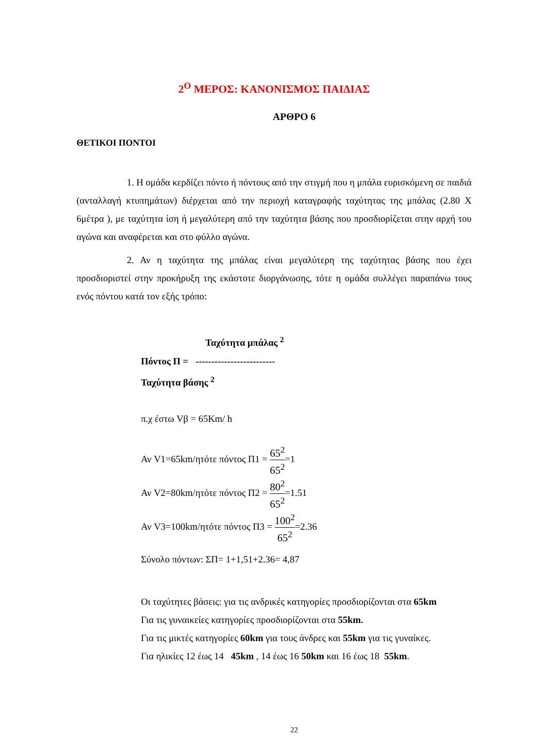2<sup>Ο</sup> ΜΕΡΟΣ: ΚΑΝΟΝΙΣΜΟΣ ΠΑΙΔΙΑΣ
ΑΡΘΡΟ 6
ΘΕΤΙΚΟΙ ΠΟΝΤΟΙ
1. Η ομάδα κερδίζει πόντο ή πόντους από την στιγμή που η μπάλα ευρισκόμενη σε παιδιά (ανταλλαγή κτυπημάτων) διέρχεται από την περιοχή καταγραφής ταχύτητας της μπάλας (2.80 Χ 6μέτρα ), με ταχύτητα ίση ή μεγαλύτερη από την ταχύτητα βάσης που προσδιορίζεται στην αρχή του αγώνα και αναφέρεται και στο φύλλο αγώνα.
2. Αν η ταχύτητα της μπάλας είναι μεγαλύτερη της ταχύτητας βάσης που έχει προσδιοριστεί στην προκήρυξη της εκάστοτε διοργάνωσης, τότε η ομάδα συλλέγει παραπάνω τους ενός πόντου κατά τον εξής τρόπο:
Ταχύτητα μπάλας <sup>2</sup>
Πόντος Π = -------------------------
Ταχύτητα βάσης <sup>2</sup>
π.χ έστω Vβ = 65Km/ h
Αν V1=65km/ητότε πόντος Π1 = 65<sup>2</sup> 65<sup>2</sup>=1
Αν V2=80km/ητότε πόντος Π2 = 80<sup>2</sup> 65<sup>2</sup>=1.51
Αν V3=100km/ητότε πόντος Π3 = 100<sup>2</sup> 65<sup>2</sup>=2.36
Σύνολο πόντων: ΣΠ= 1+1,51+2.36= 4,87
Οι ταχύτητες βάσεις: για τις ανδρικές κατηγορίες προσδιορίζονται στα 65km
Για τις γυναικείες κατηγορίες προσδιορίζονται στα 55km.
Για τις μικτές κατηγορίες 60km για τους άνδρες και 55km για τις γυναίκες.
Για ηλικίες 12 έως 14 45km , 14 έως 16 50km και 16 έως 18 55km.
22